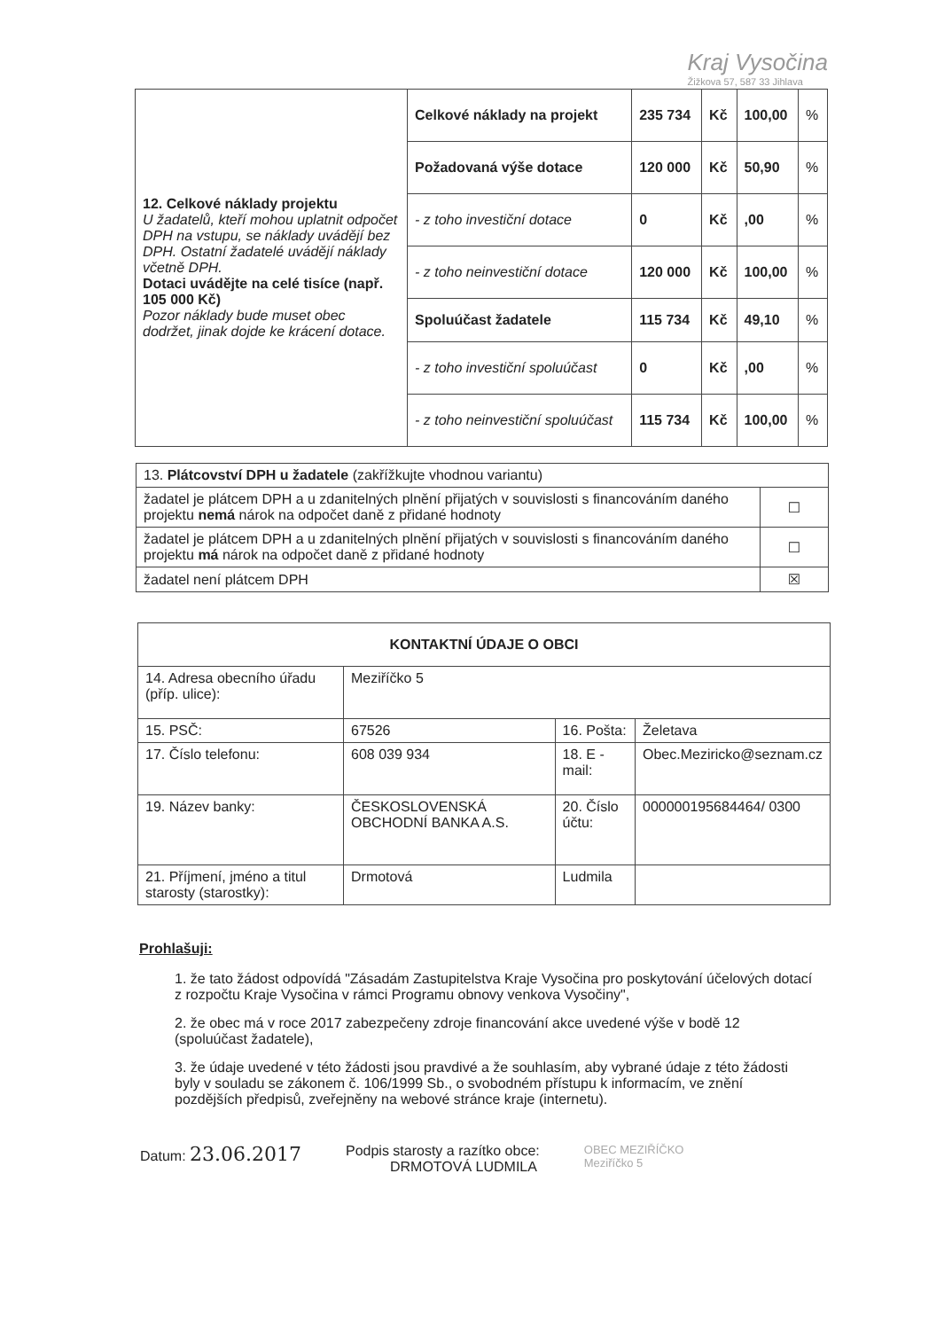Kraj Vysočina
Žižkova 57, 587 33 Jihlava
| 12. Celkové náklady projektu U žadatelů, kteří mohou uplatnit odpočet DPH na vstupu, se náklady uvádějí bez DPH. Ostatní žadatelé uvádějí náklady včetně DPH. Dotaci uvádějte na celé tisíce (např. 105 000 Kč) Pozor náklady bude muset obec dodržet, jinak dojde ke krácení dotace. | Celkové náklady na projekt | 235 734 | Kč | 100,00 | % |
| | Požadovaná výše dotace | 120 000 | Kč | 50,90 | % |
| | - z toho investiční dotace | 0 | Kč | ,00 | % |
| | - z toho neinvestiční dotace | 120 000 | Kč | 100,00 | % |
| | Spoluúčast žadatele | 115 734 | Kč | 49,10 | % |
| | - z toho investiční spoluúčast | 0 | Kč | ,00 | % |
| | - z toho neinvestiční spoluúčast | 115 734 | Kč | 100,00 | % |
| 13. Plátcovství DPH u žadatele (zakřížkujte vhodnou variantu) | |
| žadatel je plátcem DPH a u zdanitelných plnění přijatých v souvislosti s financováním daného projektu nemá nárok na odpočet daně z přidané hodnoty | ☐ |
| žadatel je plátcem DPH a u zdanitelných plnění přijatých v souvislosti s financováním daného projektu má nárok na odpočet daně z přidané hodnoty | ☐ |
| žadatel není plátcem DPH | ☒ |
| KONTAKTNÍ ÚDAJE O OBCI | | | |
| --- | --- | --- | --- |
| 14. Adresa obecního úřadu (příp. ulice): | Meziříčko 5 | | |
| 15. PSČ: | 67526 | 16. Pošta: | Želetava |
| 17. Číslo telefonu: | 608 039 934 | 18. E -mail: | Obec.Meziricko@seznam.cz |
| 19. Název banky: | ČESKOSLOVENSKÁ OBCHODNÍ BANKA A.S. | 20. Číslo účtu: | 000000195684464/ 0300 |
| 21. Příjmení, jméno a titul starosty (starostky): | Drmotová | Ludmila | |
Prohlašuji:
1. že tato žádost odpovídá "Zásadám Zastupitelstva Kraje Vysočina pro poskytování účelových dotací z rozpočtu Kraje Vysočina v rámci Programu obnovy venkova Vysočiny",
2. že obec má v roce 2017 zabezpečeny zdroje financování akce uvedené výše v bodě 12 (spoluúčast žadatele),
3. že údaje uvedené v této žádosti jsou pravdivé a že souhlasím, aby vybrané údaje z této žádosti byly v souladu se zákonem č. 106/1999 Sb., o svobodném přístupu k informacím, ve znění pozdějších předpisů, zveřejněny na webové stránce kraje (internetu).
Datum: 23.06.2017 Podpis starosty a razítko obce:
DRMOTOVÁ LUDMILA OBEC MEZIŘÍČKO
Meziříčko 5